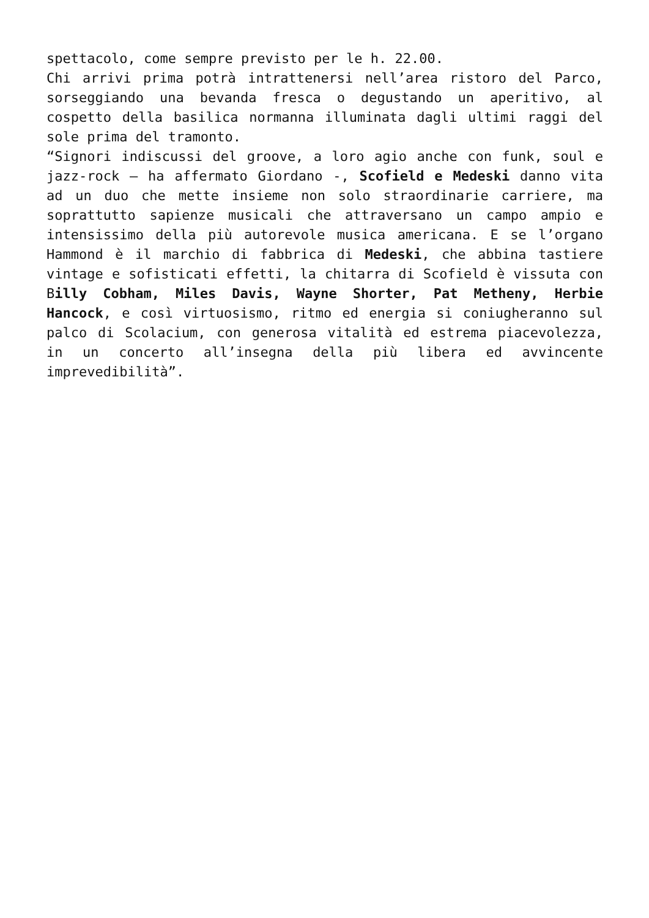spettacolo, come sempre previsto per le h. 22.00.
Chi arrivi prima potrà intrattenersi nell’area ristoro del Parco, sorseggiando una bevanda fresca o degustando un aperitivo, al cospetto della basilica normanna illuminata dagli ultimi raggi del sole prima del tramonto.
“Signori indiscussi del groove, a loro agio anche con funk, soul e jazz-rock – ha affermato Giordano -, Scofield e Medeski danno vita ad un duo che mette insieme non solo straordinarie carriere, ma soprattutto sapienze musicali che attraversano un campo ampio e intensissimo della più autorevole musica americana. E se l’organo Hammond è il marchio di fabbrica di Medeski, che abbina tastiere vintage e sofisticati effetti, la chitarra di Scofield è vissuta con Billy Cobham, Miles Davis, Wayne Shorter, Pat Metheny, Herbie Hancock, e così virtuosismo, ritmo ed energia si coniugheranno sul palco di Scolacium, con generosa vitalità ed estrema piacevolezza, in un concerto all’insegna della più libera ed avvincente imprevedibilità”.